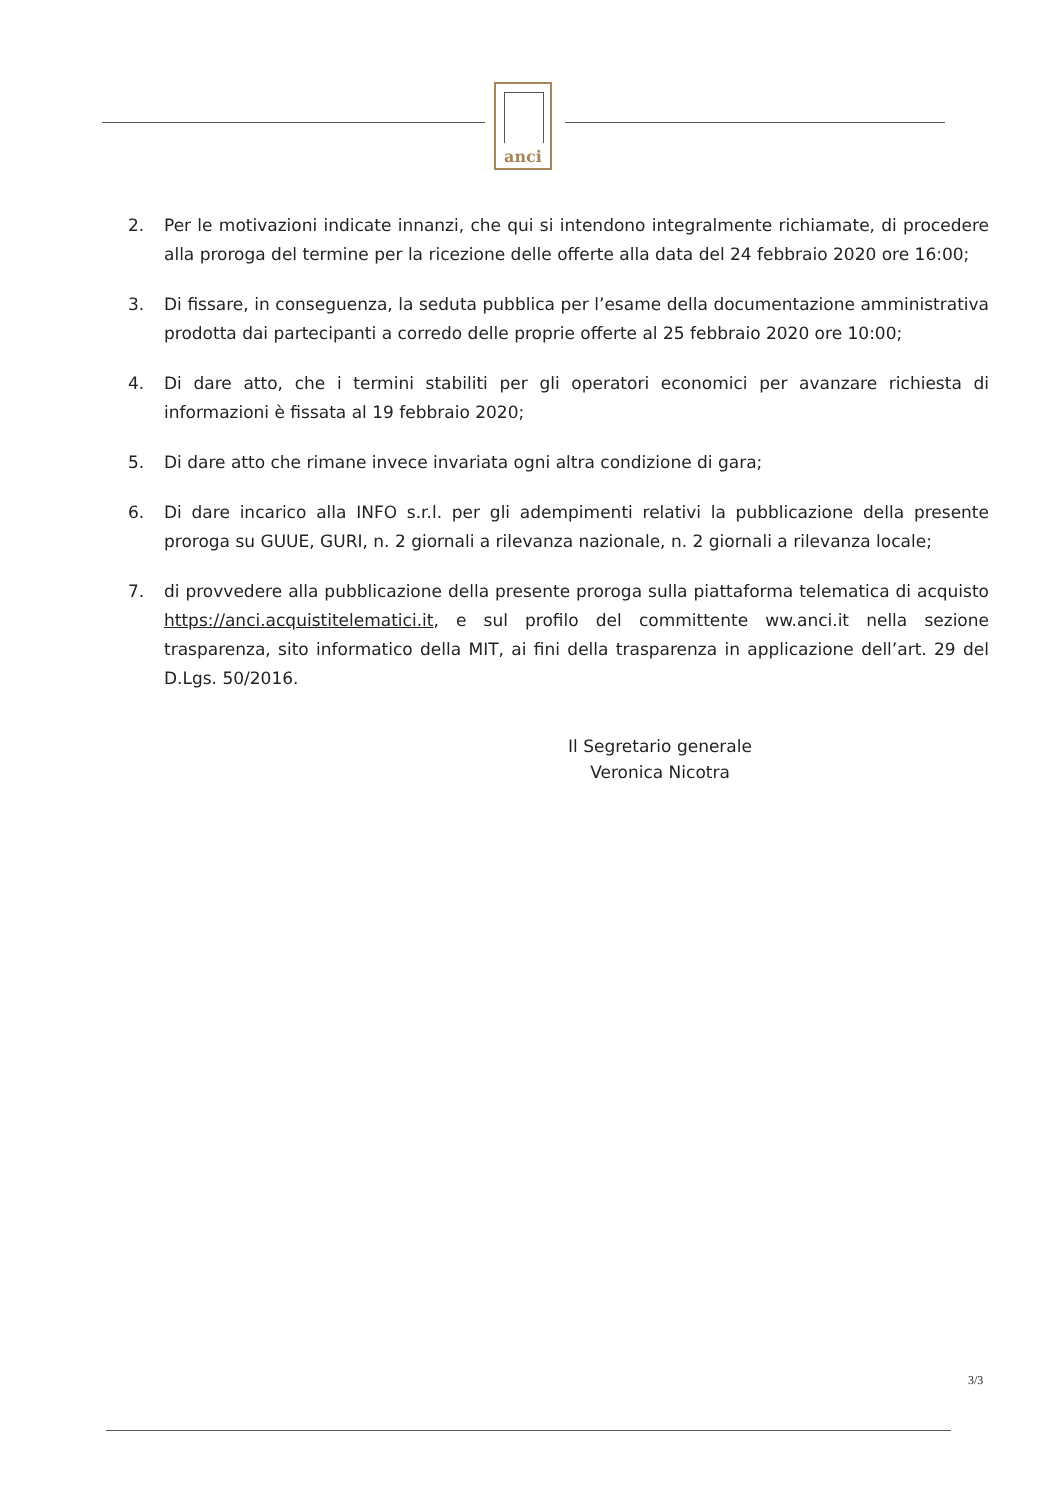anci
2. Per le motivazioni indicate innanzi, che qui si intendono integralmente richiamate, di procedere alla proroga del termine per la ricezione delle offerte alla data del 24 febbraio 2020 ore 16:00;
3. Di fissare, in conseguenza, la seduta pubblica per l’esame della documentazione amministrativa prodotta dai partecipanti a corredo delle proprie offerte al 25 febbraio 2020 ore 10:00;
4. Di dare atto, che i termini stabiliti per gli operatori economici per avanzare richiesta di informazioni è fissata al 19 febbraio 2020;
5. Di dare atto che rimane invece invariata ogni altra condizione di gara;
6. Di dare incarico alla INFO s.r.l. per gli adempimenti relativi la pubblicazione della presente proroga su GUUE, GURI, n. 2 giornali a rilevanza nazionale, n. 2 giornali a rilevanza locale;
7. di provvedere alla pubblicazione della presente proroga sulla piattaforma telematica di acquisto https://anci.acquistitelematici.it, e sul profilo del committente ww.anci.it nella sezione trasparenza, sito informatico della MIT, ai fini della trasparenza in applicazione dell’art. 29 del D.Lgs. 50/2016.
Il Segretario generale
Veronica Nicotra
3/3